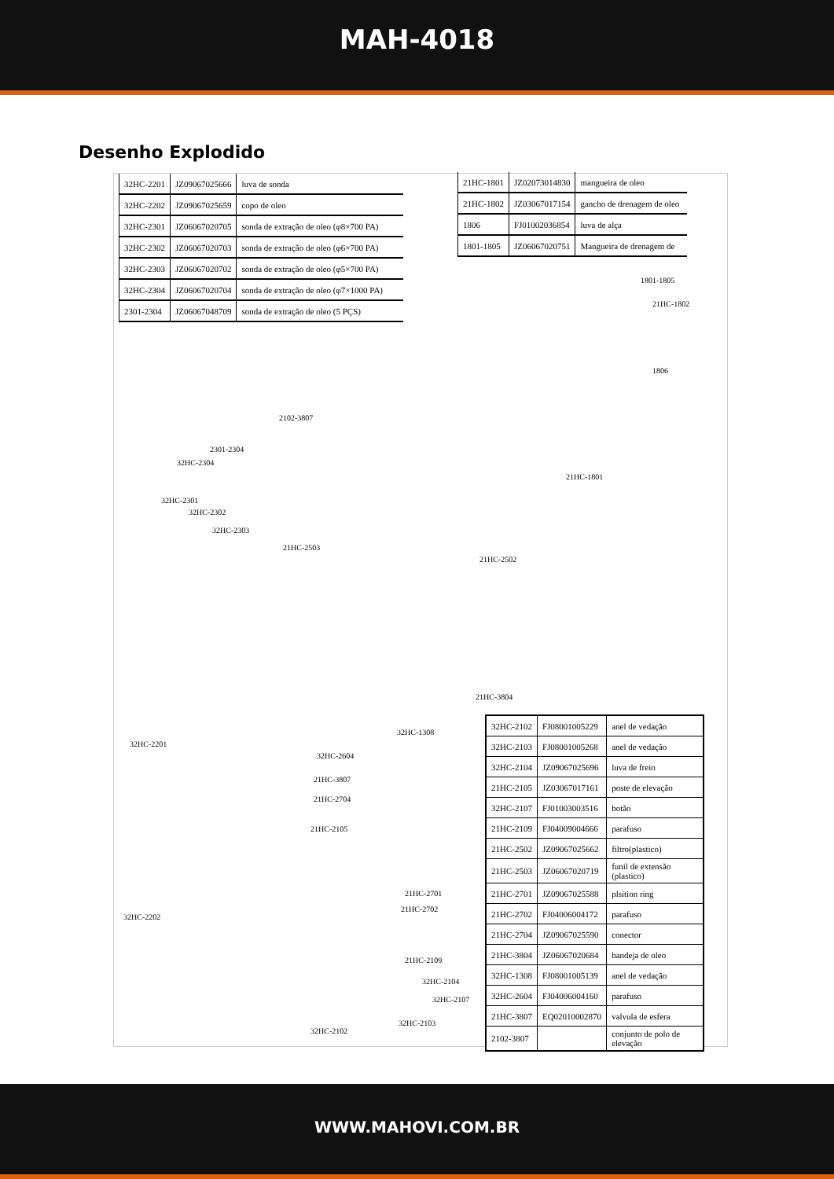MAH-4018
Desenho Explodido
| 32HC-2201 | JZ09067025666 | luva de sonda |
| 32HC-2202 | JZ09067025659 | copo de oleo |
| 32HC-2301 | JZ06067020705 | sonda de extração de oleo (φ8×700 PA) |
| 32HC-2302 | JZ06067020703 | sonda de extração de oleo (φ6×700 PA) |
| 32HC-2303 | JZ06067020702 | sonda de extração de oleo (φ5×700 PA) |
| 32HC-2304 | JZ06067020704 | sonda de extração de oleo (φ7×1000 PA) |
| 2301-2304 | JZ06067048709 | sonda de extração de oleo (5 PÇS) |
| 21HC-1801 | JZ02073014830 | mangueira de oleo |
| 21HC-1802 | JZ03067017154 | gancho de drenagem de oleo |
| 1806 | FJ01002036854 | luva de alça |
| 1801-1805 | JZ06067020751 | Mangueira de drenagem de |
1801-1805
21HC-1802
1806
21HC-1801
2102-3807
2301-2304
32HC-2304
32HC-2301
32HC-2302
32HC-2303
21HC-2503
21HC-2502
21HC-3804
32HC-2201
32HC-1308
32HC-2604
21HC-3807
21HC-2704
21HC-2105
21HC-2701
21HC-2702
32HC-2202
21HC-2109
32HC-2104
32HC-2107
32HC-2103
32HC-2102
| 32HC-2102 | FJ08001005229 | anel de vedação |
| 32HC-2103 | FJ08001005268 | anel de vedação |
| 32HC-2104 | JZ09067025696 | luva de freio |
| 21HC-2105 | JZ03067017161 | poste de elevação |
| 32HC-2107 | FJ01003003516 | botão |
| 21HC-2109 | FJ04009004666 | parafuso |
| 21HC-2502 | JZ09067025662 | filtro(plastico) |
| 21HC-2503 | JZ06067020719 | funil de extensão (plastico) |
| 21HC-2701 | JZ09067025588 | plsition ring |
| 21HC-2702 | FJ04006004172 | parafuso |
| 21HC-2704 | JZ09067025590 | conector |
| 21HC-3804 | JZ06067020684 | bandeja de oleo |
| 32HC-1308 | FJ08001005139 | anel de vedação |
| 32HC-2604 | FJ04006004160 | parafuso |
| 21HC-3807 | EQ02010002870 | valvula de esfera |
| 2102-3807 | | conjunto de polo de elevação |
WWW.MAHOVI.COM.BR